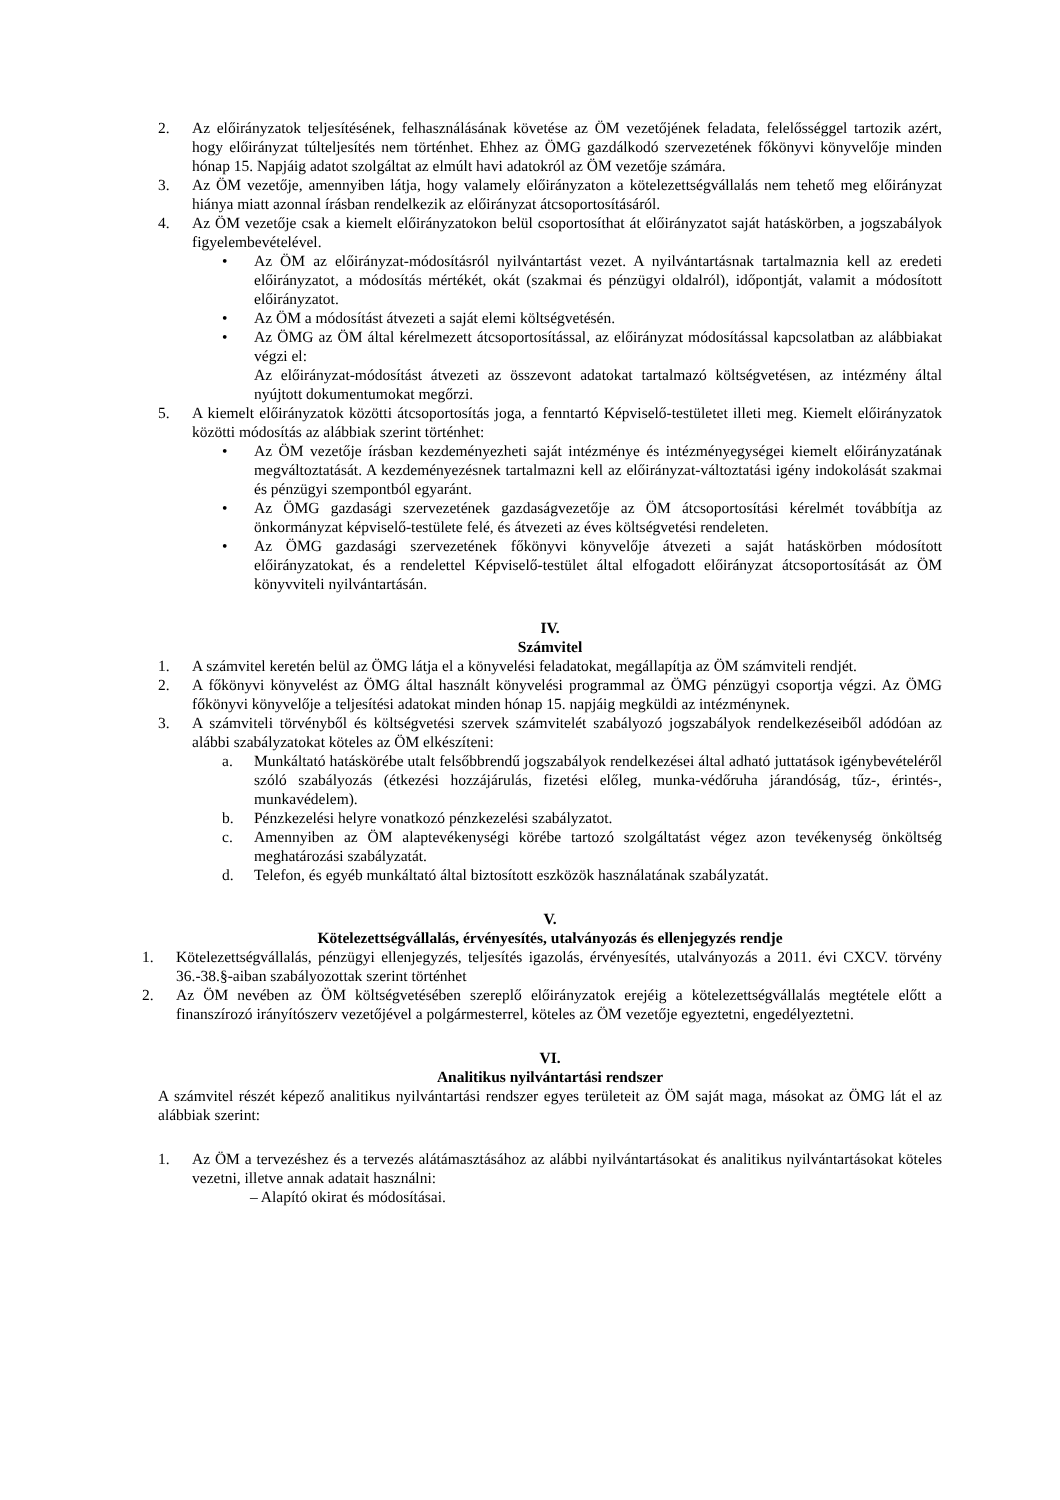2. Az előirányzatok teljesítésének, felhasználásának követése az ÖM vezetőjének feladata, felelősséggel tartozik azért, hogy előirányzat túlteljesítés nem történhet. Ehhez az ÖMG gazdálkodó szervezetének főkönyvi könyvelője minden hónap 15. Napjáig adatot szolgáltat az elmúlt havi adatokról az ÖM vezetője számára.
3. Az ÖM vezetője, amennyiben látja, hogy valamely előirányzaton a kötelezettségvállalás nem tehető meg előirányzat hiánya miatt azonnal írásban rendelkezik az előirányzat átcsoportosításáról.
4. Az ÖM vezetője csak a kiemelt előirányzatokon belül csoportosíthat át előirányzatot saját hatáskörben, a jogszabályok figyelembevételével.
• Az ÖM az előirányzat-módosításról nyilvántartást vezet. A nyilvántartásnak tartalmaznia kell az eredeti előirányzatot, a módosítás mértékét, okát (szakmai és pénzügyi oldalról), időpontját, valamit a módosított előirányzatot.
• Az ÖM a módosítást átvezeti a saját elemi költségvetésén.
• Az ÖMG az ÖM által kérelmezett átcsoportosítással, az előirányzat módosítással kapcsolatban az alábbiakat végzi el:
Az előirányzat-módosítást átvezeti az összevont adatokat tartalmazó költségvetésen, az intézmény által nyújtott dokumentumokat megőrzi.
5. A kiemelt előirányzatok közötti átcsoportosítás joga, a fenntartó Képviselő-testületet illeti meg. Kiemelt előirányzatok közötti módosítás az alábbiak szerint történhet:
• Az ÖM vezetője írásban kezdeményezheti saját intézménye és intézményegységei kiemelt előirányzatának megváltoztatását. A kezdeményezésnek tartalmazni kell az előirányzat-változtatási igény indokolását szakmai és pénzügyi szempontból egyaránt.
• Az ÖMG gazdasági szervezetének gazdaságvezetője az ÖM átcsoportosítási kérelmét továbbítja az önkormányzat képviselő-testülete felé, és átvezeti az éves költségvetési rendeleten.
• Az ÖMG gazdasági szervezetének főkönyvi könyvelője átvezeti a saját hatáskörben módosított előirányzatokat, és a rendelettel Képviselő-testület által elfogadott előirányzat átcsoportosítását az ÖM könyvviteli nyilvántartásán.
IV.
Számvitel
1. A számvitel keretén belül az ÖMG látja el a könyvelési feladatokat, megállapítja az ÖM számviteli rendjét.
2. A főkönyvi könyvelést az ÖMG által használt könyvelési programmal az ÖMG pénzügyi csoportja végzi. Az ÖMG főkönyvi könyvelője a teljesítési adatokat minden hónap 15. napjáig megküldi az intézménynek.
3. A számviteli törvényből és költségvetési szervek számvitelét szabályozó jogszabályok rendelkezéseiből adódóan az alábbi szabályzatokat köteles az ÖM elkészíteni:
a. Munkáltató hatáskörébe utalt felsőbbrendű jogszabályok rendelkezései által adható juttatások igénybevételéről szóló szabályozás (étkezési hozzájárulás, fizetési előleg, munka-védőruha járandóság, tűz-, érintés-, munkavédelem).
b. Pénzkezelési helyre vonatkozó pénzkezelési szabályzatot.
c. Amennyiben az ÖM alaptevékenységi körébe tartozó szolgáltatást végez azon tevékenység önköltség meghatározási szabályzatát.
d. Telefon, és egyéb munkáltató által biztosított eszközök használatának szabályzatát.
V.
Kötelezettségvállalás, érvényesítés, utalványozás és ellenjegyzés rendje
1. Kötelezettségvállalás, pénzügyi ellenjegyzés, teljesítés igazolás, érvényesítés, utalványozás a 2011. évi CXCV. törvény 36.-38.§-aiban szabályozottak szerint történhet
2. Az ÖM nevében az ÖM költségvetésében szereplő előirányzatok erejéig a kötelezettségvállalás megtétele előtt a finanszírozó irányítószerv vezetőjével a polgármesterrel, köteles az ÖM vezetője egyeztetni, engedélyeztetni.
VI.
Analitikus nyilvántartási rendszer
A számvitel részét képező analitikus nyilvántartási rendszer egyes területeit az ÖM saját maga, másokat az ÖMG lát el az alábbiak szerint:
1. Az ÖM a tervezéshez és a tervezés alátámasztásához az alábbi nyilvántartásokat és analitikus nyilvántartásokat köteles vezetni, illetve annak adatait használni:
– Alapító okirat és módosításai.